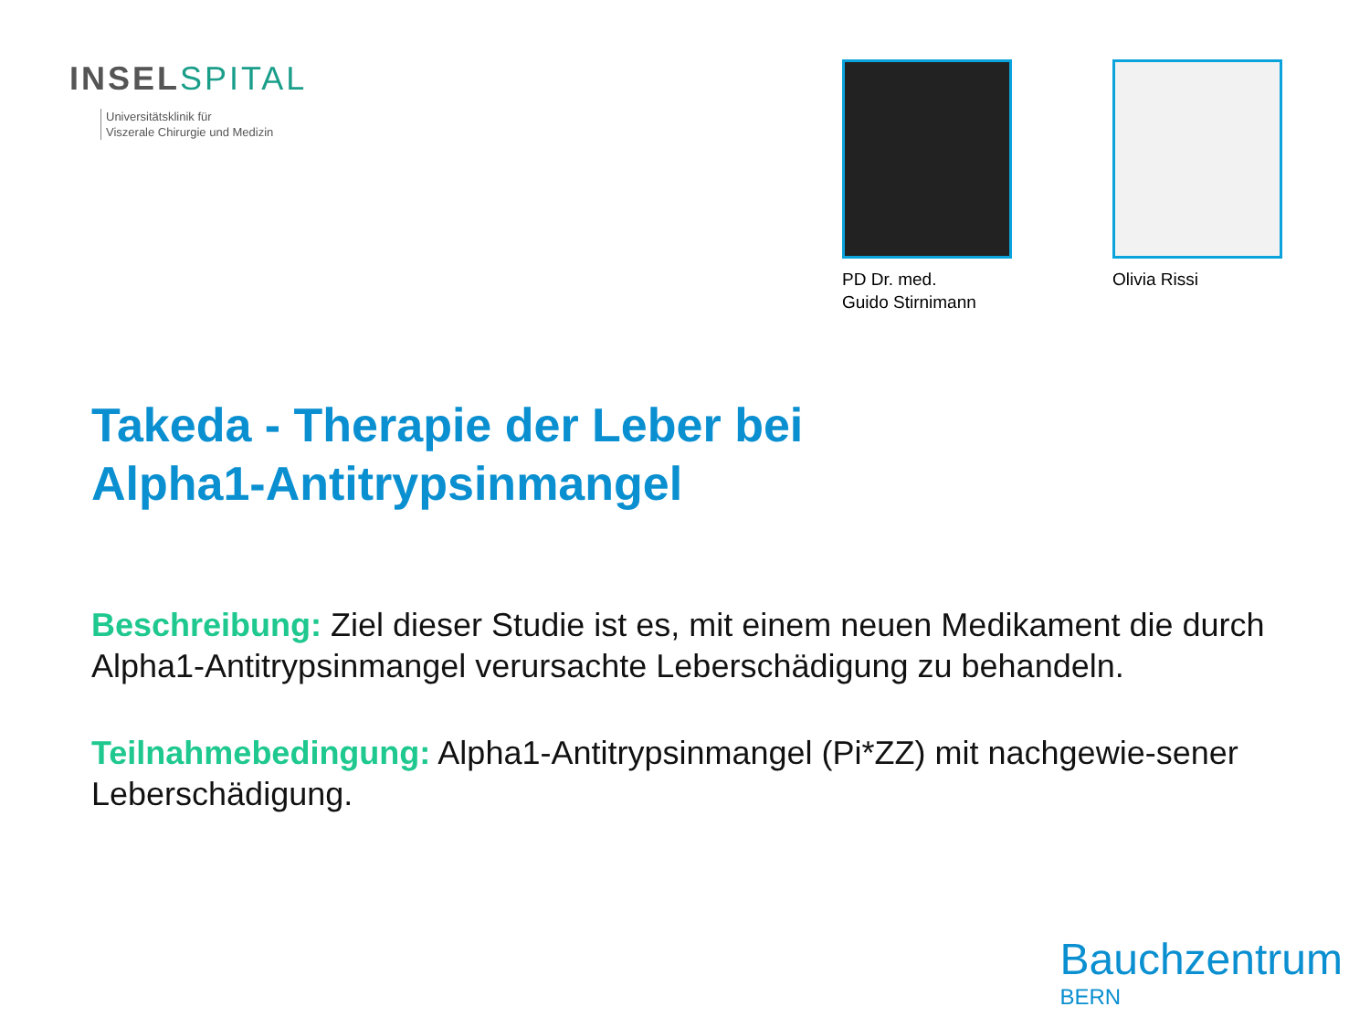INSEL SPITAL
Universitätsklinik für
Viszerale Chirurgie und Medizin
PD Dr. med.
Guido Stirnimann
Olivia Rissi
Takeda - Therapie der Leber bei
Alpha1-Antitrypsinmangel
Beschreibung: Ziel dieser Studie ist es, mit einem neuen Medikament die durch Alpha1-Antitrypsinmangel verursachte Leberschädigung zu behandeln.
Teilnahmebedingung: Alpha1-Antitrypsinmangel (Pi*ZZ) mit nachgewie-sener Leberschädigung.
Bauchzentrum
BERN